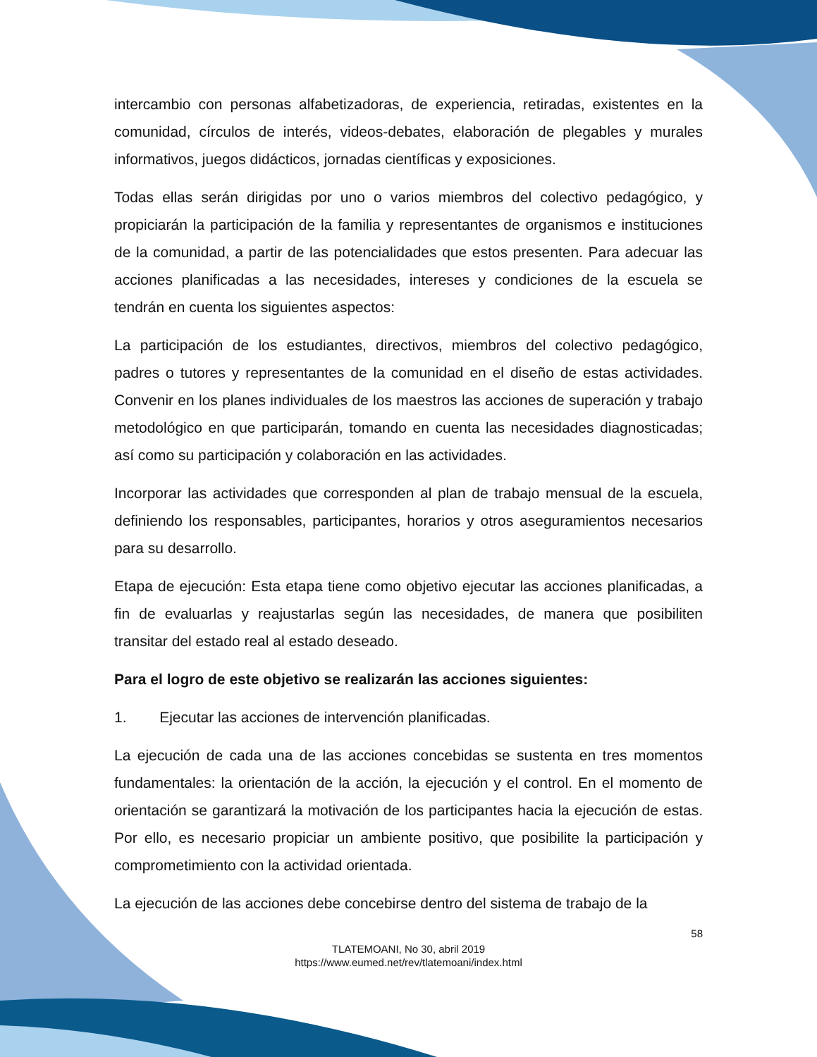intercambio con personas alfabetizadoras, de experiencia, retiradas, existentes en la comunidad, círculos de interés, videos-debates, elaboración de plegables y murales informativos, juegos didácticos, jornadas científicas y exposiciones.
Todas ellas serán dirigidas por uno o varios miembros del colectivo pedagógico, y propiciarán la participación de la familia y representantes de organismos e instituciones de la comunidad, a partir de las potencialidades que estos presenten. Para adecuar las acciones planificadas a las necesidades, intereses y condiciones de la escuela se tendrán en cuenta los siguientes aspectos:
La participación de los estudiantes, directivos, miembros del colectivo pedagógico, padres o tutores y representantes de la comunidad en el diseño de estas actividades. Convenir en los planes individuales de los maestros las acciones de superación y trabajo metodológico en que participarán, tomando en cuenta las necesidades diagnosticadas; así como su participación y colaboración en las actividades.
Incorporar las actividades que corresponden al plan de trabajo mensual de la escuela, definiendo los responsables, participantes, horarios y otros aseguramientos necesarios para su desarrollo.
Etapa de ejecución: Esta etapa tiene como objetivo ejecutar las acciones planificadas, a fin de evaluarlas y reajustarlas según las necesidades, de manera que posibiliten transitar del estado real al estado deseado.
Para el logro de este objetivo se realizarán las acciones siguientes:
1. Ejecutar las acciones de intervención planificadas.
La ejecución de cada una de las acciones concebidas se sustenta en tres momentos fundamentales: la orientación de la acción, la ejecución y el control. En el momento de orientación se garantizará la motivación de los participantes hacia la ejecución de estas. Por ello, es necesario propiciar un ambiente positivo, que posibilite la participación y comprometimiento con la actividad orientada.
La ejecución de las acciones debe concebirse dentro del sistema de trabajo de la
58
TLATEMOANI, No 30, abril 2019
https://www.eumed.net/rev/tlatemoani/index.html